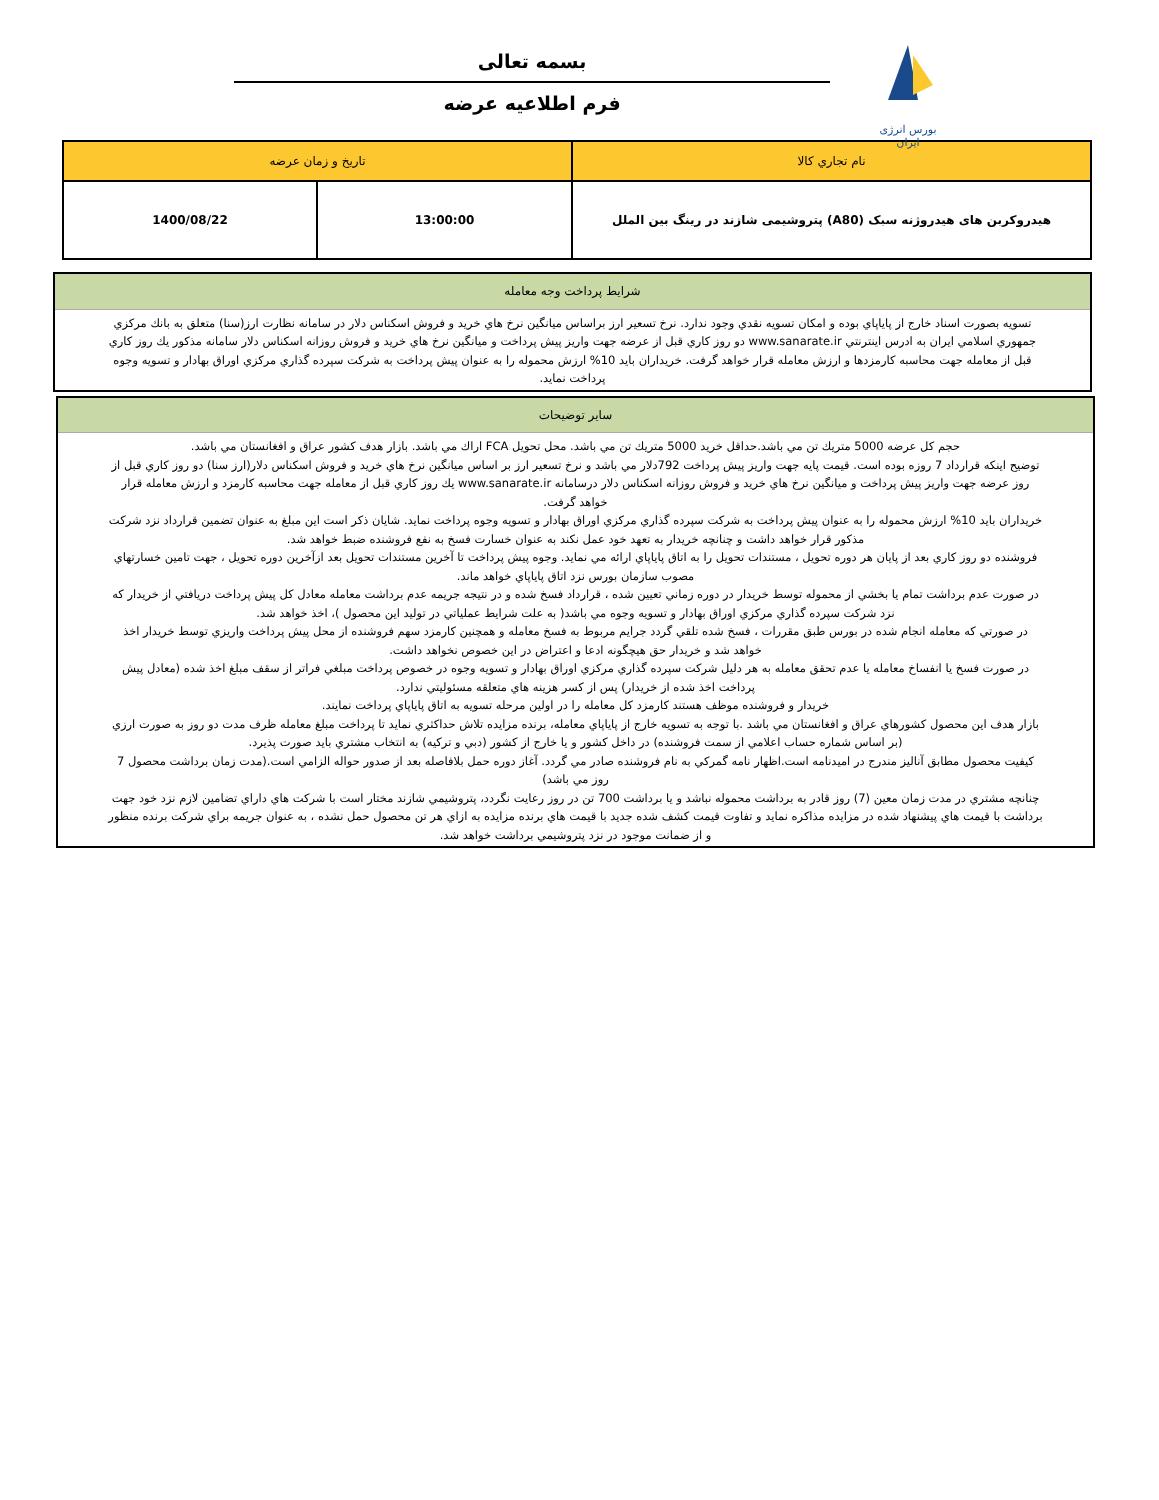بورس انرژی ایران
بسمه تعالی
فرم اطلاعیه عرضه
| نام تجاري كالا | تاريخ و زمان عرضه | |
| --- | --- | --- |
| هیدروکربن های هیدروژنه سبک (A80) پتروشیمی شازند در رینگ بین الملل | 13:00:00 | 1400/08/22 |
شرايط پرداخت وجه معامله
تسويه بصورت اسناد خارج از پاياپاي بوده و امكان تسويه نقدي وجود ندارد. نرخ تسعير ارز براساس ميانگين نرخ هاي خريد و فروش اسكناس دلار در سامانه نظارت ارز(سنا) متعلق به بانك مركزي جمهوري اسلامي ايران به ادرس اينترنتي www.sanarate.ir دو روز كاري قبل از عرضه جهت واريز پيش پرداخت و ميانگين نرخ هاي خريد و فروش روزانه اسكناس دلار سامانه مذكور يك روز كاري قبل از معامله جهت محاسبه كارمزدها و ارزش معامله قرار خواهد گرفت. خريداران بايد 10% ارزش محموله را به عنوان پيش پرداخت به شركت سپرده گذاري مركزي اوراق بهادار و تسويه وجوه پرداخت نمايد.
ساير توضيحات
حجم كل عرضه 5000 متريك تن مي باشد.حداقل خريد 5000 متريك تن مي باشد. محل تحويل FCA اراك مي باشد. بازار هدف كشور عراق و افغانستان مي باشد.
توضيح اينكه قرارداد 7 روزه بوده است. قيمت پايه جهت واريز پيش پرداخت 792دلار مي باشد و نرخ تسعير ارز بر اساس ميانگين نرخ هاي خريد و فروش اسكناس دلار(ارز سنا) دو روز كاري قبل از روز عرضه جهت واريز پيش پرداخت و ميانگين نرخ هاي خريد و فروش روزانه اسكناس دلار درسامانه www.sanarate.ir يك روز كاري قبل از معامله جهت محاسبه كارمزد و ارزش معامله قرار خواهد گرفت.
خريداران بايد 10% ارزش محموله را به عنوان پيش پرداخت به شركت سپرده گذاري مركزي اوراق بهادار و تسويه وجوه پرداخت نمايد. شايان ذكر است اين مبلغ به عنوان تضمين قرارداد نزد شركت مذكور قرار خواهد داشت و چنانچه خريدار به تعهد خود عمل نكند به عنوان خسارت فسخ به نفع فروشنده ضبط خواهد شد.
فروشنده دو روز كاري بعد از پايان هر دوره تحويل ، مستندات تحويل را به اتاق پاياپاي ارائه مي نمايد. وجوه پيش پرداخت تا آخرين مستندات تحويل بعد ازآخرين دوره تحويل ، جهت تامين خسارتهاي مصوب سازمان بورس نزد اتاق پاياپاي خواهد ماند.
در صورت عدم برداشت تمام يا بخشي از محموله توسط خريدار در دوره زماني تعيين شده ، قرارداد فسخ شده و در نتيجه جريمه عدم برداشت معامله معادل كل پيش پرداخت دريافتي از خريدار كه نزد شركت سپرده گذاري مركزي اوراق بهادار و تسويه وجوه مي باشد( به علت شرايط عملياتي در توليد اين محصول )، اخذ خواهد شد.
در صورتي كه معامله انجام شده در بورس طبق مقررات ، فسخ شده تلقي گردد جرايم مربوط به فسخ معامله و همچنين كارمزد سهم فروشنده از محل پيش پرداخت واريزي توسط خريدار اخذ خواهد شد و خريدار حق هيچگونه ادعا و اعتراض در اين خصوص نخواهد داشت.
در صورت فسخ يا انفساخ معامله يا عدم تحقق معامله به هر دليل شركت سپرده گذاري مركزي اوراق بهادار و تسويه وجوه در خصوص پرداخت مبلغي فراتر از سقف مبلغ اخذ شده (معادل پيش پرداخت اخذ شده از خريدار) پس از كسر هزينه هاي متعلقه مسئوليتي ندارد.
خريدار و فروشنده موظف هستند كارمزد كل معامله را در اولين مرحله تسويه به اتاق پاياپاي پرداخت نمايند.
بازار هدف اين محصول كشورهاي عراق و افغانستان مي باشد .با توجه به تسويه خارج از پاياپاي معامله، برنده مزايده تلاش حداكثري نمايد تا پرداخت مبلغ معامله ظرف مدت دو روز به صورت ارزي (بر اساس شماره حساب اعلامي از سمت فروشنده) در داخل كشور و يا خارج از كشور (دبي و تركيه) به انتخاب مشتري بايد صورت پذيرد.
كيفيت محصول مطابق آناليز مندرج در اميدنامه است.اظهار نامه گمركي به نام فروشنده صادر مي گردد. آغاز دوره حمل بلافاصله بعد از صدور حواله الزامي است.(مدت زمان برداشت محصول 7 روز مي باشد)
چنانچه مشتري در مدت زمان معين (7) روز قادر به برداشت محموله نباشد و يا برداشت 700 تن در روز رعايت نگردد، پتروشيمي شازند مختار است با شركت هاي داراي تضامين لازم نزد خود جهت برداشت با قيمت هاي پيشنهاد شده در مزايده مذاكره نمايد و تفاوت قيمت كشف شده جديد با قيمت هاي برنده مزايده به ازاي هر تن محصول حمل نشده ، به عنوان جريمه براي شركت برنده منظور و از ضمانت موجود در نزد پتروشيمي برداشت خواهد شد.